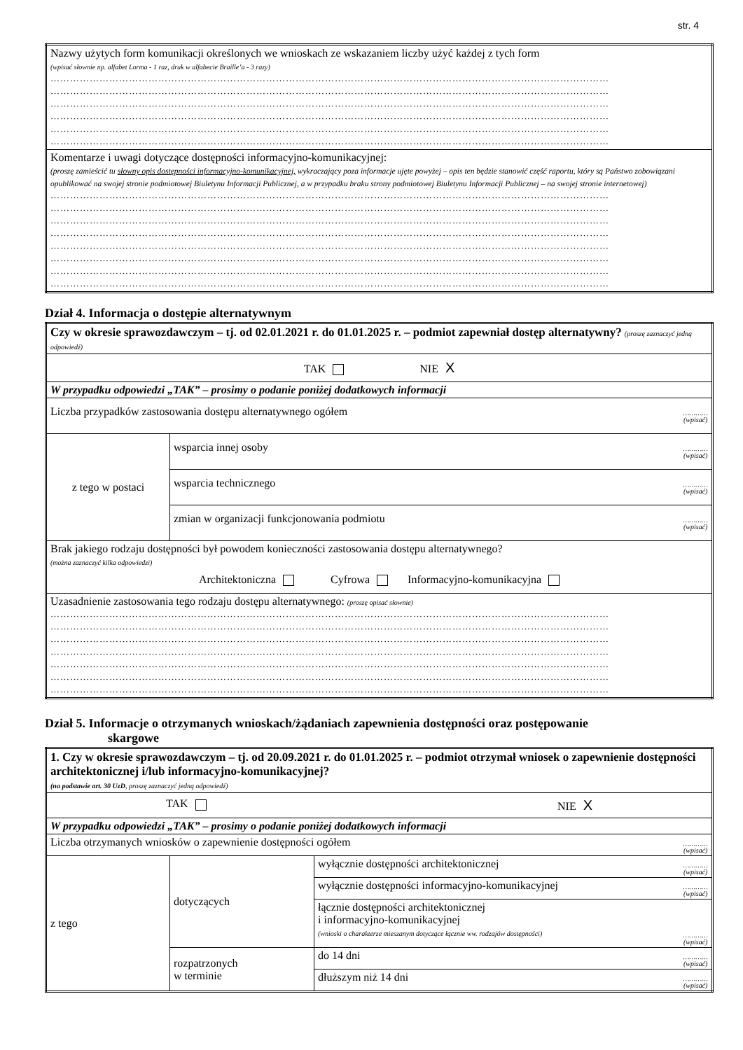str. 4
| Nazwy użytych form komunikacji określonych we wnioskach ze wskazaniem liczby użyć każdej z tych form (wpisać słownie np. alfabet Lorma - 1 raz, druk w alfabecie Braille’a - 3 razy) ……………………………………………………………………………………………………………………………………………………… ……………………………………………………………………………………………………………………………………………………… ……………………………………………………………………………………………………………………………………………………… ……………………………………………………………………………………………………………………………………………………… ……………………………………………………………………………………………………………………………………………………… ……………………………………………………………………………………………………………………………………………………… |
| Komentarze i uwagi dotyczące dostępności informacyjno-komunikacyjnej: (proszę zamieścić tu słowny opis dostępności informacyjno-komunikacyjnej, wykraczający poza informacje ujęte powyżej – opis ten będzie stanowić część raportu, który są Państwo zobowiązani opublikować na swojej stronie podmiotowej Biuletynu Informacji Publicznej, a w przypadku braku strony podmiotowej Biuletynu Informacji Publicznej – na swojej stronie internetowej) ……………………………………………………………………………………………………………………………………………………… ……………………………………………………………………………………………………………………………………………………… ……………………………………………………………………………………………………………………………………………………… ……………………………………………………………………………………………………………………………………………………… ……………………………………………………………………………………………………………………………………………………… ……………………………………………………………………………………………………………………………………………………… ……………………………………………………………………………………………………………………………………………………… ……………………………………………………………………………………………………………………………………………………… |
Dział 4. Informacja o dostępie alternatywnym
| Czy w okresie sprawozdawczym – tj. od 02.01.2021 r. do 01.01.2025 r. – podmiot zapewniał dostęp alternatywny? (proszę zaznaczyć jedną odpowiedź) | |
| TAK NIE X | |
| W przypadku odpowiedzi „TAK” – prosimy o podanie poniżej dodatkowych informacji | |
| Liczba przypadków zastosowania dostępu alternatywnego ogółem ………… (wpisać) | |
| z tego w postaci | wsparcia innej osoby ………… (wpisać) |
| | wsparcia technicznego ………… (wpisać) |
| | zmian w organizacji funkcjonowania podmiotu ………… (wpisać) |
| Brak jakiego rodzaju dostępności był powodem konieczności zastosowania dostępu alternatywnego? (można zaznaczyć kilka odpowiedzi) Architektoniczna Cyfrowa Informacyjno-komunikacyjna | |
| Uzasadnienie zastosowania tego rodzaju dostępu alternatywnego: (proszę opisać słownie) ……………………………………………………………………………………………………………………………………………………… ……………………………………………………………………………………………………………………………………………………… ……………………………………………………………………………………………………………………………………………………… ……………………………………………………………………………………………………………………………………………………… ……………………………………………………………………………………………………………………………………………………… ……………………………………………………………………………………………………………………………………………………… ……………………………………………………………………………………………………………………………………………………… | |
Dział 5. Informacje o otrzymanych wnioskach/żądaniach zapewnienia dostępności oraz postępowanie
skargowe
| 1. Czy w okresie sprawozdawczym – tj. od 20.09.2021 r. do 01.01.2025 r. – podmiot otrzymał wniosek o zapewnienie dostępności architektonicznej i/lub informacyjno-komunikacyjnej? (na podstawie art. 30 UzD , proszę zaznaczyć jedną odpowiedź) | | |
| TAK NIE X | | |
| W przypadku odpowiedzi „TAK” – prosimy o podanie poniżej dodatkowych informacji | | |
| Liczba otrzymanych wniosków o zapewnienie dostępności ogółem ………… (wpisać) | | |
| z tego | dotyczących | wyłącznie dostępności architektonicznej ………… (wpisać) |
| | | wyłącznie dostępności informacyjno-komunikacyjnej ………… (wpisać) |
| | | ………… (wpisać) łącznie dostępności architektonicznej i informacyjno-komunikacyjnej (wnioski o charakterze mieszanym dotyczące łącznie ww. rodzajów dostępności) |
| | rozpatrzonych w terminie | do 14 dni ………… (wpisać) |
| | | dłuższym niż 14 dni ………… (wpisać) |